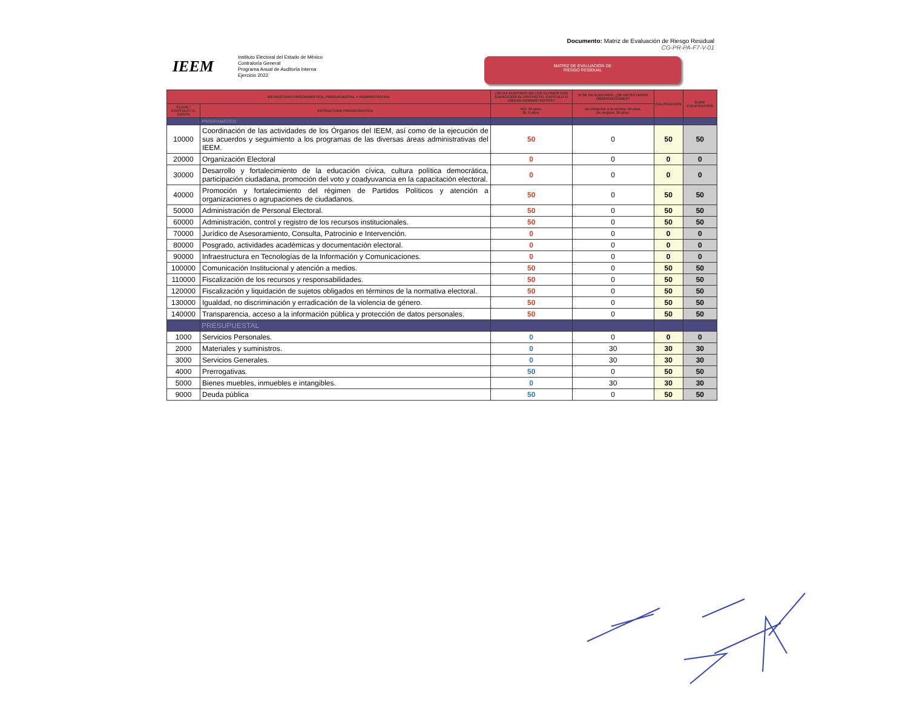Documento: Matriz de Evaluación de Riesgo Residual
CG-PR-PA-F7-V-01
IEEM
Instituto Electoral del Estado de México
Contraloría General
Programa Anual de Auditoría Interna
Ejercicio 2022
MATRIZ DE EVALUACIÓN DE
RIESGO RESIDUAL
| ESTRUCTURA PROGRAMÁTICA, PRESUPUESTAL Y ADMINISTRATIVA | | ¿SE HA AUDITADO EN LOS ÚLTIMOS DOS EJERCICIOS EL PROYECTO, CAPÍTULO O UNIDAD ADMINISTRATIVA? | SI SE HA AUDITADO, ¿SE DETECTARON OBSERVACIONES? | CALIFICACIÓN | SUMA CALIFICACIÓN |
| --- | --- | --- | --- | --- | --- |
| CLAVE / CAPÍTULO / C. COSTO | ESTRUCTURA PROGRAMÁTICA | NO: 50 ptos. SI: 0 ptos. | De violación a la norma: 50 ptos. De mejora: 30 ptos. | | |
| | PROGRAMÁTICO | | | | |
| 10000 | Coordinación de las actividades de los Órganos del IEEM, así como de la ejecución de sus acuerdos y seguimiento a los programas de las diversas áreas administrativas del IEEM. | 50 | 0 | 50 | 50 |
| 20000 | Organización Electoral | 0 | 0 | 0 | 0 |
| 30000 | Desarrollo y fortalecimiento de la educación cívica, cultura política democrática, participación ciudadana, promoción del voto y coadyuvancia en la capacitación electoral. | 0 | 0 | 0 | 0 |
| 40000 | Promoción y fortalecimiento del régimen de Partidos Políticos y atención a organizaciones o agrupaciones de ciudadanos. | 50 | 0 | 50 | 50 |
| 50000 | Administración de Personal Electoral. | 50 | 0 | 50 | 50 |
| 60000 | Administración, control y registro de los recursos institucionales. | 50 | 0 | 50 | 50 |
| 70000 | Jurídico de Asesoramiento, Consulta, Patrocinio e Intervención. | 0 | 0 | 0 | 0 |
| 80000 | Posgrado, actividades académicas y documentación electoral. | 0 | 0 | 0 | 0 |
| 90000 | Infraestructura en Tecnologías de la Información y Comunicaciones. | 0 | 0 | 0 | 0 |
| 100000 | Comunicación Institucional y atención a medios. | 50 | 0 | 50 | 50 |
| 110000 | Fiscalización de los recursos y responsabilidades. | 50 | 0 | 50 | 50 |
| 120000 | Fiscalización y liquidación de sujetos obligados en términos de la normativa electoral. | 50 | 0 | 50 | 50 |
| 130000 | Igualdad, no discriminación y erradicación de la violencia de género. | 50 | 0 | 50 | 50 |
| 140000 | Transparencia, acceso a la información pública y protección de datos personales. | 50 | 0 | 50 | 50 |
| | PRESUPUESTAL | | | | |
| 1000 | Servicios Personales. | 0 | 0 | 0 | 0 |
| 2000 | Materiales y suministros. | 0 | 30 | 30 | 30 |
| 3000 | Servicios Generales. | 0 | 30 | 30 | 30 |
| 4000 | Prerrogativas. | 50 | 0 | 50 | 50 |
| 5000 | Bienes muebles, inmuebles e intangibles. | 0 | 30 | 30 | 30 |
| 9000 | Deuda pública | 50 | 0 | 50 | 50 |